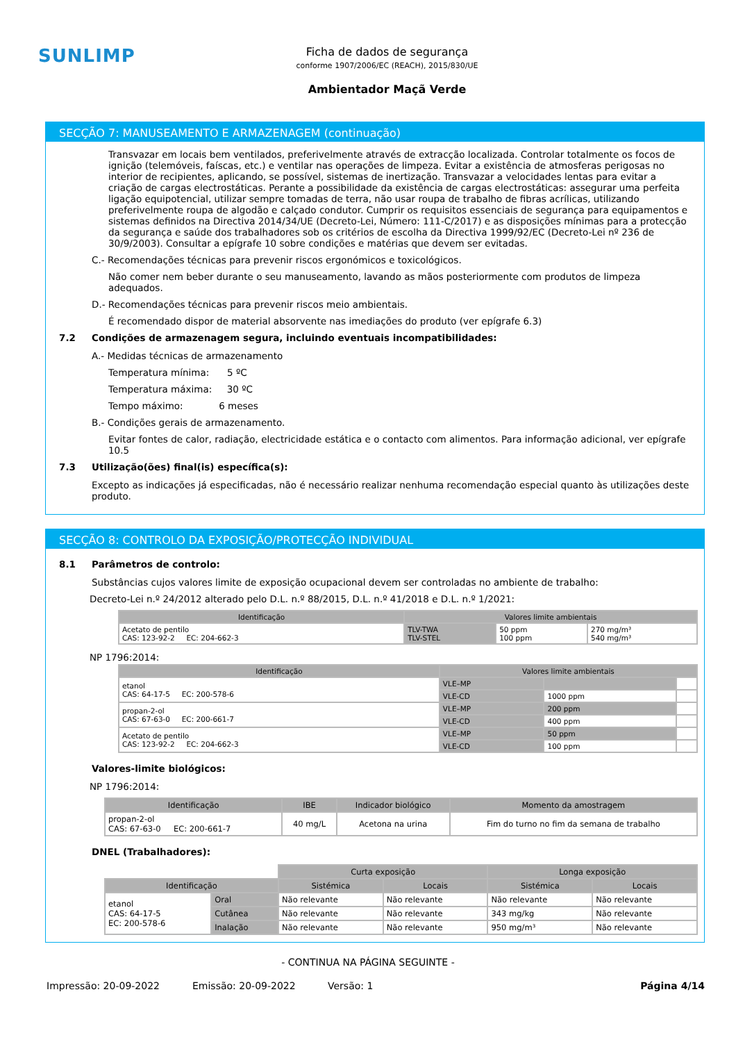SUNLIMP
Ficha de dados de segurança
conforme 1907/2006/EC (REACH), 2015/830/UE
Ambientador Maçã Verde
SECÇÃO 7: MANUSEAMENTO E ARMAZENAGEM (continuação)
Transvazar em locais bem ventilados, preferivelmente através de extracção localizada. Controlar totalmente os focos de ignição (telemóveis, faíscas, etc.) e ventilar nas operações de limpeza. Evitar a existência de atmosferas perigosas no interior de recipientes, aplicando, se possível, sistemas de inertização. Transvazar a velocidades lentas para evitar a criação de cargas electrostáticas. Perante a possibilidade da existência de cargas electrostáticas: assegurar uma perfeita ligação equipotencial, utilizar sempre tomadas de terra, não usar roupa de trabalho de fibras acrílicas, utilizando preferivelmente roupa de algodão e calçado condutor. Cumprir os requisitos essenciais de segurança para equipamentos e sistemas definidos na Directiva 2014/34/UE (Decreto-Lei, Número: 111-C/2017) e as disposições mínimas para a protecção da segurança e saúde dos trabalhadores sob os critérios de escolha da Directiva 1999/92/EC (Decreto-Lei nº 236 de 30/9/2003). Consultar a epígrafe 10 sobre condições e matérias que devem ser evitadas.
C.- Recomendações técnicas para prevenir riscos ergonómicos e toxicológicos.
Não comer nem beber durante o seu manuseamento, lavando as mãos posteriormente com produtos de limpeza adequados.
D.- Recomendações técnicas para prevenir riscos meio ambientais.
É recomendado dispor de material absorvente nas imediações do produto (ver epígrafe 6.3)
7.2 Condições de armazenagem segura, incluindo eventuais incompatibilidades:
A.- Medidas técnicas de armazenamento
Temperatura mínima: 5 ºC
Temperatura máxima: 30 ºC
Tempo máximo: 6 meses
B.- Condições gerais de armazenamento.
Evitar fontes de calor, radiação, electricidade estática e o contacto com alimentos. Para informação adicional, ver epígrafe 10.5
7.3 Utilização(ões) final(is) específica(s):
Excepto as indicações já especificadas, não é necessário realizar nenhuma recomendação especial quanto às utilizações deste produto.
SECÇÃO 8: CONTROLO DA EXPOSIÇÃO/PROTECÇÃO INDIVIDUAL
8.1 Parâmetros de controlo:
Substâncias cujos valores limite de exposição ocupacional devem ser controladas no ambiente de trabalho:
Decreto-Lei n.º 24/2012 alterado pelo D.L. n.º 88/2015, D.L. n.º 41/2018 e D.L. n.º 1/2021:
| Identificação | Valores limite ambientais | | |
| --- | --- | --- | --- |
| Acetato de pentilo CAS: 123-92-2 EC: 204-662-3 | TLV-TWA TLV-STEL | 50 ppm 100 ppm | 270 mg/m³ 540 mg/m³ |
NP 1796:2014:
| Identificação | Valores limite ambientais | | |
| --- | --- | --- | --- |
| etanol CAS: 64-17-5 EC: 200-578-6 | VLE–MP | | |
| | VLE-CD | 1000 ppm | |
| propan-2-ol CAS: 67-63-0 EC: 200-661-7 | VLE–MP | 200 ppm | |
| | VLE-CD | 400 ppm | |
| Acetato de pentilo CAS: 123-92-2 EC: 204-662-3 | VLE–MP | 50 ppm | |
| | VLE-CD | 100 ppm | |
Valores-limite biológicos:
NP 1796:2014:
| Identificação | IBE | Indicador biológico | Momento da amostragem |
| --- | --- | --- | --- |
| propan-2-ol CAS: 67-63-0 EC: 200-661-7 | 40 mg/L | Acetona na urina | Fim do turno no fim da semana de trabalho |
DNEL (Trabalhadores):
| | | Curta exposição | | Longa exposição | |
| Identificação | | Sistémica | Locais | Sistémica | Locais |
| etanol CAS: 64-17-5 EC: 200-578-6 | Oral | Não relevante | Não relevante | Não relevante | Não relevante |
| | Cutânea | Não relevante | Não relevante | 343 mg/kg | Não relevante |
| | Inalação | Não relevante | Não relevante | 950 mg/m³ | Não relevante |
- CONTINUA NA PÁGINA SEGUINTE -
Impressão: 20-09-2022 Emissão: 20-09-2022 Versão: 1 Página 4/14